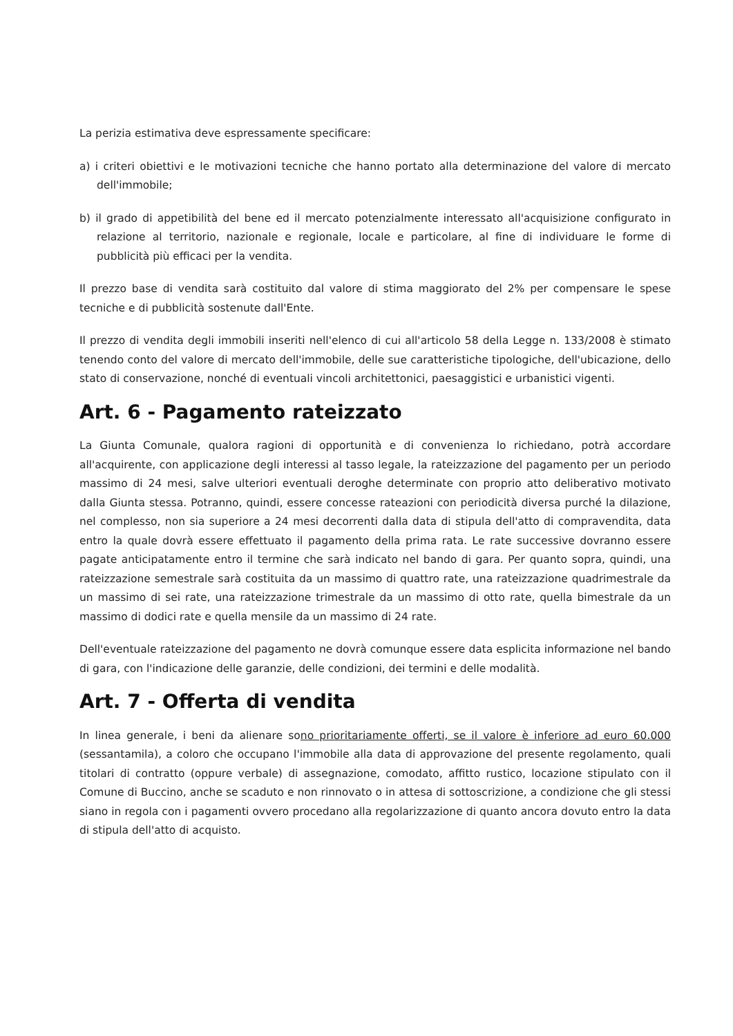La perizia estimativa deve espressamente specificare:
a) i criteri obiettivi e le motivazioni tecniche che hanno portato alla determinazione del valore di mercato dell'immobile;
b) il grado di appetibilità del bene ed il mercato potenzialmente interessato all'acquisizione configurato in relazione al territorio, nazionale e regionale, locale e particolare, al fine di individuare le forme di pubblicità più efficaci per la vendita.
Il prezzo base di vendita sarà costituito dal valore di stima maggiorato del 2% per compensare le spese tecniche e di pubblicità sostenute dall'Ente.
Il prezzo di vendita degli immobili inseriti nell'elenco di cui all'articolo 58 della Legge n. 133/2008 è stimato tenendo conto del valore di mercato dell'immobile, delle sue caratteristiche tipologiche, dell'ubicazione, dello stato di conservazione, nonché di eventuali vincoli architettonici, paesaggistici e urbanistici vigenti.
Art. 6 - Pagamento rateizzato
La Giunta Comunale, qualora ragioni di opportunità e di convenienza lo richiedano, potrà accordare all'acquirente, con applicazione degli interessi al tasso legale, la rateizzazione del pagamento per un periodo massimo di 24 mesi, salve ulteriori eventuali deroghe determinate con proprio atto deliberativo motivato dalla Giunta stessa. Potranno, quindi, essere concesse rateazioni con periodicità diversa purché la dilazione, nel complesso, non sia superiore a 24 mesi decorrenti dalla data di stipula dell'atto di compravendita, data entro la quale dovrà essere effettuato il pagamento della prima rata. Le rate successive dovranno essere pagate anticipatamente entro il termine che sarà indicato nel bando di gara. Per quanto sopra, quindi, una rateizzazione semestrale sarà costituita da un massimo di quattro rate, una rateizzazione quadrimestrale da un massimo di sei rate, una rateizzazione trimestrale da un massimo di otto rate, quella bimestrale da un massimo di dodici rate e quella mensile da un massimo di 24 rate.
Dell'eventuale rateizzazione del pagamento ne dovrà comunque essere data esplicita informazione nel bando di gara, con l'indicazione delle garanzie, delle condizioni, dei termini e delle modalità.
Art. 7 - Offerta di vendita
In linea generale, i beni da alienare sono prioritariamente offerti, se il valore è inferiore ad euro 60.000 (sessantamila), a coloro che occupano l'immobile alla data di approvazione del presente regolamento, quali titolari di contratto (oppure verbale) di assegnazione, comodato, affitto rustico, locazione stipulato con il Comune di Buccino, anche se scaduto e non rinnovato o in attesa di sottoscrizione, a condizione che gli stessi siano in regola con i pagamenti ovvero procedano alla regolarizzazione di quanto ancora dovuto entro la data di stipula dell'atto di acquisto.